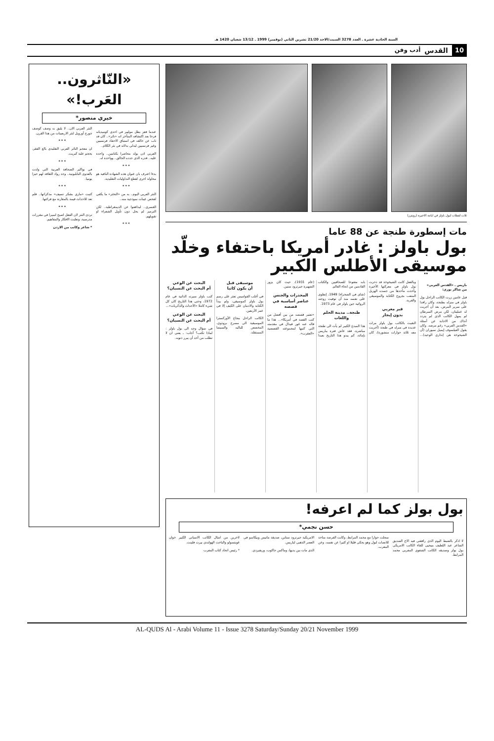السنة الحادية عشرة ـ العدد 3278 السبت/الاحد 21/20 تشرين الثاني (نوفمبر) 1999 ـ 13/12 شعبان 1420 هـ
10 القدس أدب وفن
ثلاث لقطات لبول باولز في ايامه الاخيرة (رويترز)
مات إسطورة طنجة عن 88 عاما
بول باولز : غادر أمريكا باحتفاء وخلّد موسيقى الأطلس الكبير
باريس ـ «القدس العربي»
من شاكر نوري:
قبل عامين زرت الكاتب الراحل بول باولز في منزله بطنجة، وكان راقدا على سرير المرض، بعد أن أجريت له عمليتان، لكن مرض السرطان لم يمهل الكاتب الذي لم يتردد آنذاك من الاجابة عن أسئلة «القدس العربي» رغم مرضه. وكان يقول الفيلسوف إيميل سيوران (أن الشيخوخة هي إنذاري الوحيد)... وبالفعل كانت الشيخوخة قد دحرت بول باولز في معركتها الأخيرة وأخذت مأخذها من جسده الهزيل المتعب بجروح الكتابة والموسيقى والغربة.
قبر مغربي
بدون إيجار
التقيت بالكاتب بول باولز مرات عديدة في منزله في طنجة (أجريت معه ثلاثة حوارات منشورة)، كان بابه مفتوحا للصحافيين والكتاب القادمين من انحاء العالم.
(شاي في الصحراء) 1949، إنطوى على نفسه منذ أن توفيت زوجته الروائية جين باولز في عام 1973.
طنجة.. مدينة الحلم واللغات
هذا المبدع الكبير لم يأت الى طنجة مباشرة، فقد عاش فترة بباريس بإمائة، كم يبدو هذا التاريخ بعيدا (عام 1931)، حيث كان يزور الشهيرة جيرترود ستين.
المخدرات والجنس
عناصر أساسية في قصصه
«تعتبر قصصه من بين أفضل من كتب القصة في أمريكا»... هذا ما قاله عنه غور فيدال في مقدمته التي كتبها لمجموعته القصصية «العقرب».
موسيقى قبل
أن يكون كاتبا
في أغلب القواميس تعثر على رسم بول باولز كموسيقي، ولم يبدأ الكتابة والادمان على الكيف إلا في عمر الأربعين.
الكاتب الراحل بنجاح الأوركسترا الموسيقية الى مسرح برودوي، المخصص للباليه والسينما المستقلة.
البحث عن الوعي
أم البحث عن النسيان؟
كتب باولز سيرته الذاتية في عام 1972، وحتى هذا التاريخ كان كل شيء كاملا «الأحداث والذكريات»...
البحث عن الوعي
أم البحث عن النسيان؟
في سؤال وجه الى بول باولز : لماذا تكتب؟ أجاب: ـ يعني ان لا تطلب من أحد أن يبرر ذنوبه.
بول بولز كما لم اعرفه!
حسن نجمي*
لا اذكر بالضبط اليوم الذي رافقني فيه الاخ الصديق الشاعر عبد اللطيف بنيحيى للقاء الكاتب الامريكي بول بولز وصديقه الكاتب الشفوي المغربي محمد المرابط.
سجلت حوارا مع محمد المرابط، وكانت الفرصة متاحة للانصات لبول وهو يحكي قليلا او كثيرا عن نفسه، وعن المغرب.
الامريكية جيرترود ستاين، صديقة ماتيس وبيكاسو في العصر الذهبي لباريس.
الذي مات بين يديها، وماكس جاكوب، وريفيردي.
لاخرين من امثال الكاتب الاسباني الكبير خوان غويتسولو والباحث الهولندي بيرت فلينت.
* رئيس اتحاد كتاب المغرب
«النّاثرون.. العَرب!»
خيري منصور*
عندما قفز بطل موليير في احدى كوميدياته فرحا بعد اكتشافه المتأخر انه «ناثر».. كان قد ناب عن خالقه في استباق الاحفاد فرنسيين وغير فرنسيين ليدلي بدلائه في بئر الكلام..
العربي اذن يولد محاصرا بكتابتين.. واحدة عليه.. قدره الذي حدده الخالق.. وواحدة له.
* * *
بدءا اعترف بان عنوان هذه الشهادة الناقية هو محاولة اخرى لقطع التداوليات التقليدية.
* * *
النثر العربي اليوم.. به من «التخثر» ما يكفي لفحص عينات نموذجية منه..
القسري.. ليدافعوا عن الديمقراطية.. لكن الترميز لم يحل دون تأويل الشعراء او تقويلهم.
* * *
النثر العربي الان.. لا يليق به وصف كوصف جورج أورويل لنثر الاربعينات من هذا القرن.
* * *
ان معجم الناثر العربي التقليدي بالغ الفقر، بحجم علبة كبريت.
* * *
في بواكير الصحافة العربية التي ولدت بالعدوى النابليونية.. وجد رواد الثقافة لهم حيزا يوميا.
* * *
كتبت «ماري بشكر تسيف» مذكراتها.. فلم تعد للاحداث قيمة بالمقارنة مع قرائتها.
* * *
تردى النثر لان العقل اصبح اسيرا في مقررات مدرسية، وتعلبت الافكار والمفاهيم.
* شاعر وكاتب من الاردن
AL-QUDS Al - Arabi Volume 11 - Issue 3278 Saturday/Sunday 20/21 November 1999